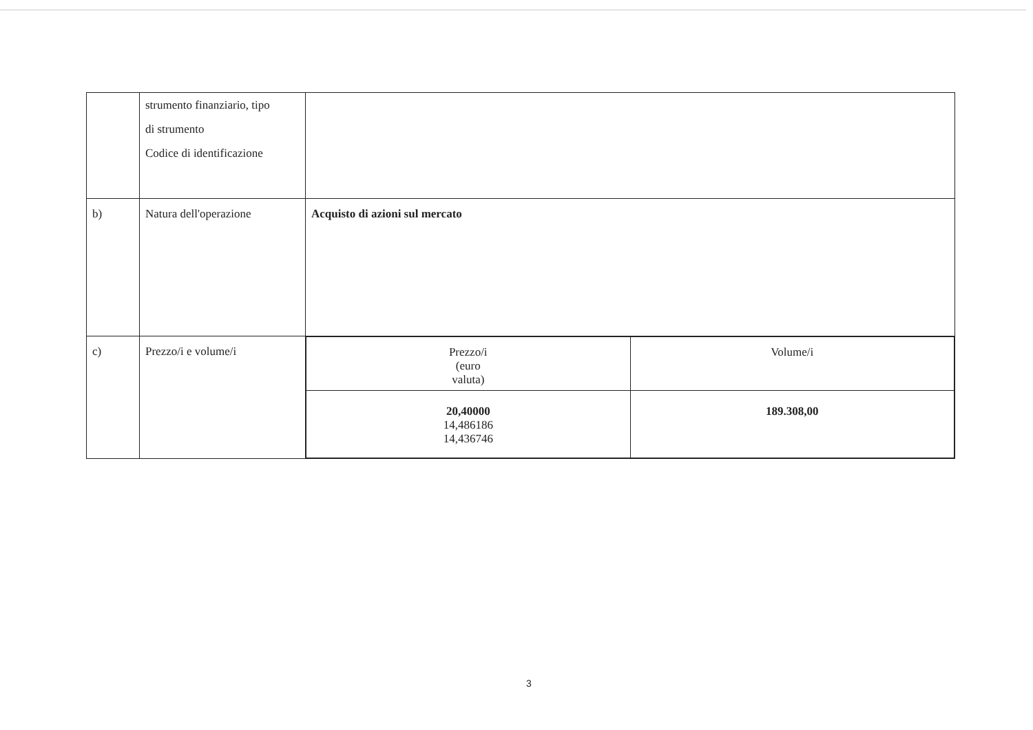| | strumento finanziario, tipo di strumento Codice di identificazione | |
| b) | Natura dell'operazione | Acquisto di azioni sul mercato |
| c) | Prezzo/i e volume/i | / Prezzo/i (euro valuta) / Volume/i / / 20,40000 14,486186 14,436746 / 189.308,00 / |
3